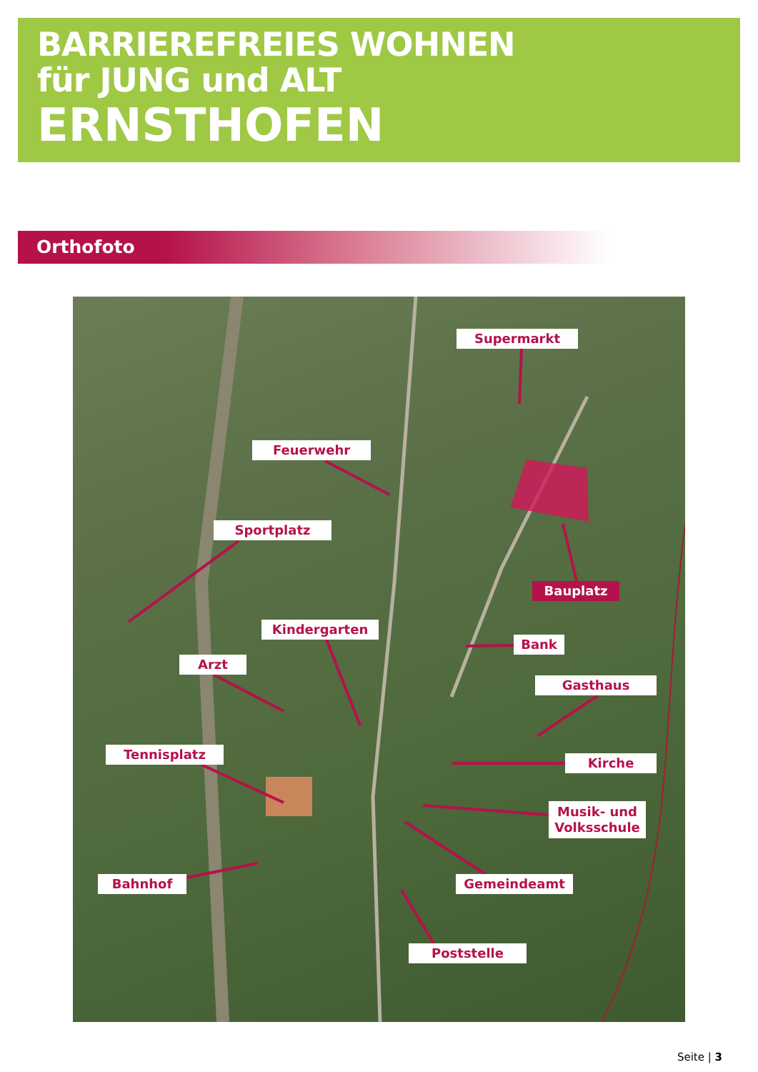BARRIEREFREIES WOHNEN
für JUNG und ALT
ERNSTHOFEN
Orthofoto
Supermarkt
Feuerwehr
Sportplatz
Bauplatz
Kindergarten
Bank
Arzt
Gasthaus
Tennisplatz
Kirche
Musik- und
Volksschule
Bahnhof Gemeindeamt
Poststelle
Seite | 3